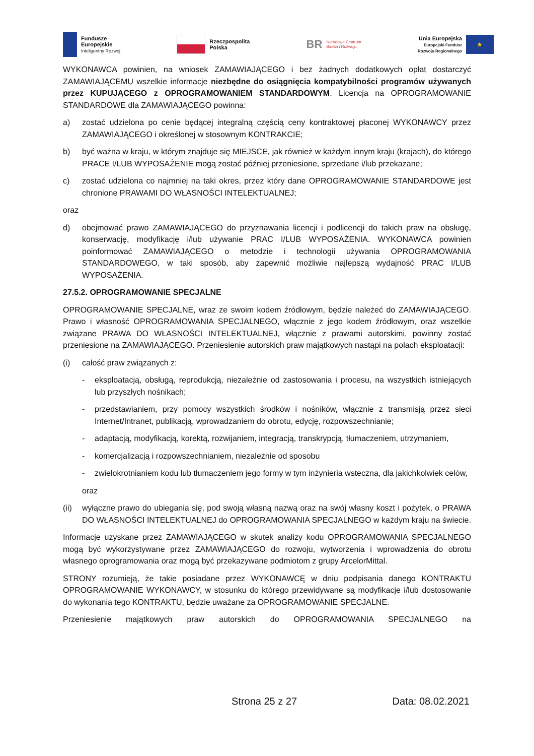Fundusze
Europejskie
Inteligentny Rozwój
Rzeczpospolita
Polska
BR
Narodowe Centrum
Badań i Rozwoju
Unia Europejska
Europejski Fundusz
Rozwoju Regionalnego
★
WYKONAWCA powinien, na wniosek ZAMAWIAJĄCEGO i bez żadnych dodatkowych opłat dostarczyć ZAMAWIAJĄCEMU wszelkie informacje niezbędne do osiągnięcia kompatybilności programów używanych przez KUPUJĄCEGO z OPROGRAMOWANIEM STANDARDOWYM. Licencja na OPROGRAMOWANIE STANDARDOWE dla ZAMAWIAJĄCEGO powinna:
a) zostać udzielona po cenie będącej integralną częścią ceny kontraktowej płaconej WYKONAWCY przez ZAMAWIAJĄCEGO i określonej w stosownym KONTRAKCIE;
b) być ważna w kraju, w którym znajduje się MIEJSCE, jak również w każdym innym kraju (krajach), do którego PRACE I/LUB WYPOSAŻENIE mogą zostać później przeniesione, sprzedane i/lub przekazane;
c) zostać udzielona co najmniej na taki okres, przez który dane OPROGRAMOWANIE STANDARDOWE jest chronione PRAWAMI DO WŁASNOŚCI INTELEKTUALNEJ;
oraz
d) obejmować prawo ZAMAWIAJĄCEGO do przyznawania licencji i podlicencji do takich praw na obsługę, konserwację, modyfikację i/lub używanie PRAC I/LUB WYPOSAŻENIA. WYKONAWCA powinien poinformować ZAMAWIAJĄCEGO o metodzie i technologii używania OPROGRAMOWANIA STANDARDOWEGO, w taki sposób, aby zapewnić możliwie najlepszą wydajność PRAC I/LUB WYPOSAŻENIA.
27.5.2. OPROGRAMOWANIE SPECJALNE
OPROGRAMOWANIE SPECJALNE, wraz ze swoim kodem źródłowym, będzie należeć do ZAMAWIAJĄCEGO. Prawo i własność OPROGRAMOWANIA SPECJALNEGO, włącznie z jego kodem źródłowym, oraz wszelkie związane PRAWA DO WŁASNOŚCI INTELEKTUALNEJ, włącznie z prawami autorskimi, powinny zostać przeniesione na ZAMAWIAJĄCEGO. Przeniesienie autorskich praw majątkowych nastąpi na polach eksploatacji:
(i) całość praw związanych z:
- eksploatacją, obsługą, reprodukcją, niezależnie od zastosowania i procesu, na wszystkich istniejących lub przyszłych nośnikach;
- przedstawianiem, przy pomocy wszystkich środków i nośników, włącznie z transmisją przez sieci Internet/Intranet, publikacją, wprowadzaniem do obrotu, edycję, rozpowszechnianie;
- adaptacją, modyfikacją, korektą, rozwijaniem, integracją, transkrypcją, tłumaczeniem, utrzymaniem,
- komercjalizacją i rozpowszechnianiem, niezależnie od sposobu
- zwielokrotnianiem kodu lub tłumaczeniem jego formy w tym inżynieria wsteczna, dla jakichkolwiek celów,
oraz
(ii) wyłączne prawo do ubiegania się, pod swoją własną nazwą oraz na swój własny koszt i pożytek, o PRAWA DO WŁASNOŚCI INTELEKTUALNEJ do OPROGRAMOWANIA SPECJALNEGO w każdym kraju na świecie.
Informacje uzyskane przez ZAMAWIAJĄCEGO w skutek analizy kodu OPROGRAMOWANIA SPECJALNEGO mogą być wykorzystywane przez ZAMAWIAJĄCEGO do rozwoju, wytworzenia i wprowadzenia do obrotu własnego oprogramowania oraz mogą być przekazywane podmiotom z grupy ArcelorMittal.
STRONY rozumieją, że takie posiadane przez WYKONAWCĘ w dniu podpisania danego KONTRAKTU OPROGRAMOWANIE WYKONAWCY, w stosunku do którego przewidywane są modyfikacje i/lub dostosowanie do wykonania tego KONTRAKTU, będzie uważane za OPROGRAMOWANIE SPECJALNE.
Przeniesienie majątkowych praw autorskich do OPROGRAMOWANIA SPECJALNEGO na
Strona 25 z 27 Data: 08.02.2021